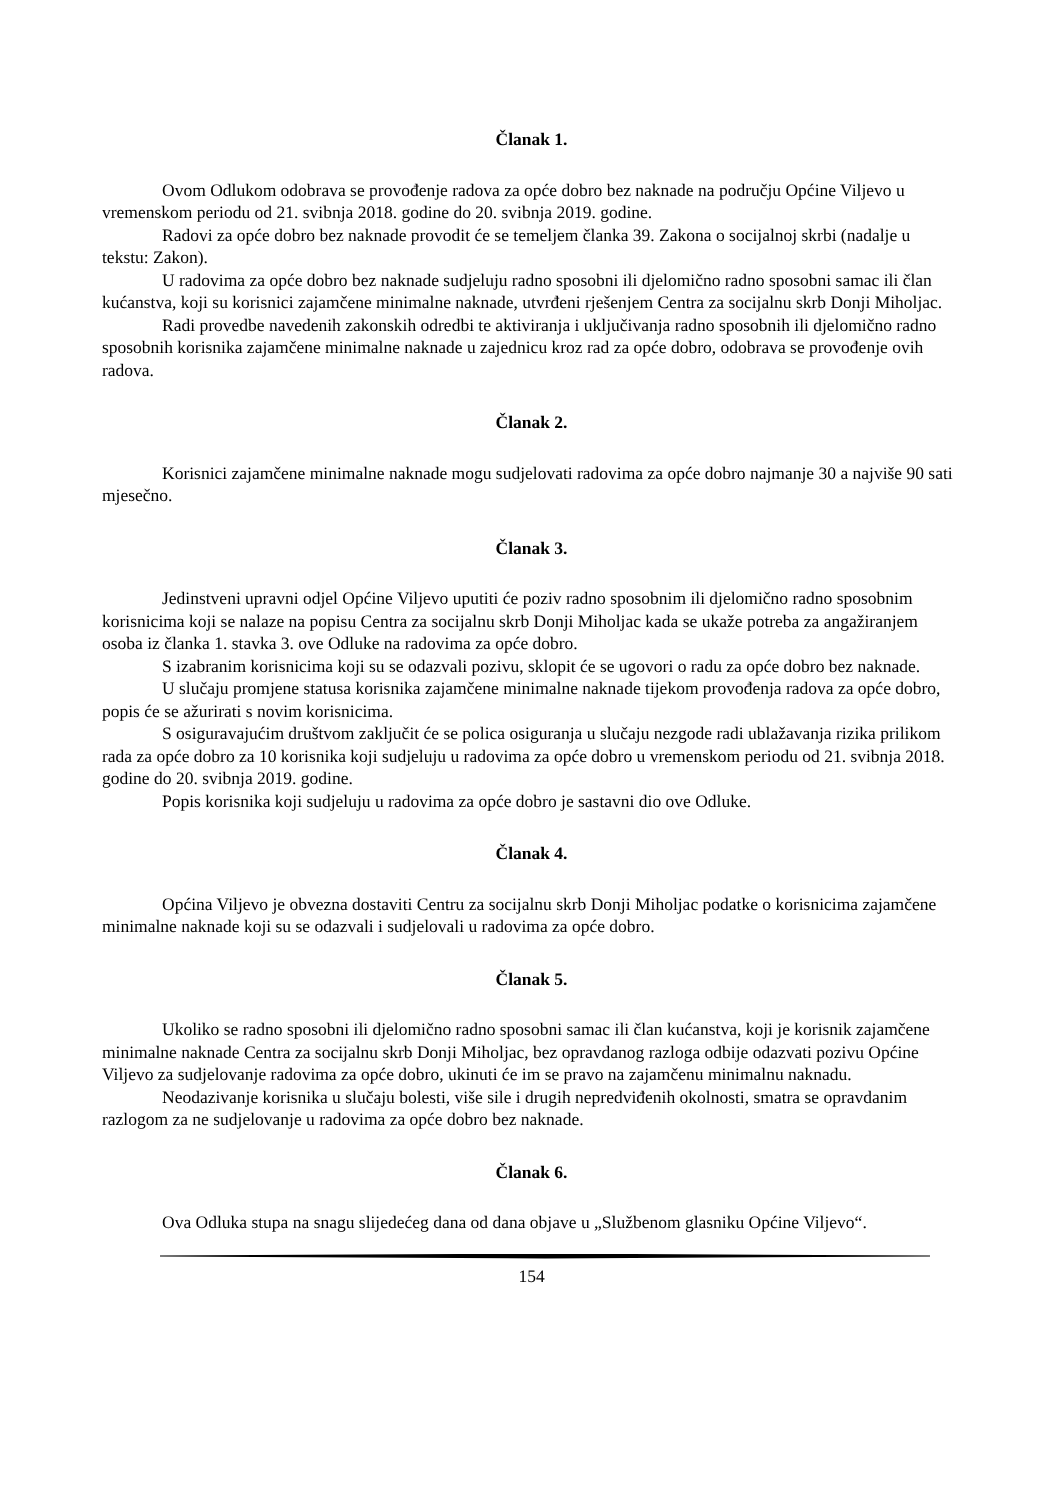Članak 1.
Ovom Odlukom odobrava se provođenje radova za opće dobro bez naknade na području Općine Viljevo u vremenskom periodu od 21. svibnja 2018. godine do 20. svibnja 2019. godine.
Radovi za opće dobro bez naknade provodit će se temeljem članka 39. Zakona o socijalnoj skrbi (nadalje u tekstu: Zakon).
U radovima za opće dobro bez naknade sudjeluju radno sposobni ili djelomično radno sposobni samac ili član kućanstva, koji su korisnici zajamčene minimalne naknade, utvrđeni rješenjem Centra za socijalnu skrb Donji Miholjac.
Radi provedbe navedenih zakonskih odredbi te aktiviranja i uključivanja radno sposobnih ili djelomično radno sposobnih korisnika zajamčene minimalne naknade u zajednicu kroz rad za opće dobro, odobrava se provođenje ovih radova.
Članak 2.
Korisnici zajamčene minimalne naknade mogu sudjelovati radovima za opće dobro najmanje 30 a najviše 90 sati mjesečno.
Članak 3.
Jedinstveni upravni odjel Općine Viljevo uputiti će poziv radno sposobnim ili djelomično radno sposobnim korisnicima koji se nalaze na popisu Centra za socijalnu skrb Donji Miholjac kada se ukaže potreba za angažiranjem osoba iz članka 1. stavka 3. ove Odluke na radovima za opće dobro.
S izabranim korisnicima koji su se odazvali pozivu, sklopit će se ugovori o radu za opće dobro bez naknade.
U slučaju promjene statusa korisnika zajamčene minimalne naknade tijekom provođenja radova za opće dobro, popis će se ažurirati s novim korisnicima.
S osiguravajućim društvom zaključit će se polica osiguranja u slučaju nezgode radi ublažavanja rizika prilikom rada za opće dobro za 10 korisnika koji sudjeluju u radovima za opće dobro u vremenskom periodu od 21. svibnja 2018. godine do 20. svibnja 2019. godine.
Popis korisnika koji sudjeluju u radovima za opće dobro je sastavni dio ove Odluke.
Članak 4.
Općina Viljevo je obvezna dostaviti Centru za socijalnu skrb Donji Miholjac podatke o korisnicima zajamčene minimalne naknade koji su se odazvali i sudjelovali u radovima za opće dobro.
Članak 5.
Ukoliko se radno sposobni ili djelomično radno sposobni samac ili član kućanstva, koji je korisnik zajamčene minimalne naknade Centra za socijalnu skrb Donji Miholjac, bez opravdanog razloga odbije odazvati pozivu Općine Viljevo za sudjelovanje radovima za opće dobro, ukinuti će im se pravo na zajamčenu minimalnu naknadu.
Neodazivanje korisnika u slučaju bolesti, više sile i drugih nepredviđenih okolnosti, smatra se opravdanim razlogom za ne sudjelovanje u radovima za opće dobro bez naknade.
Članak 6.
Ova Odluka stupa na snagu slijedećeg dana od dana objave u „Službenom glasniku Općine Viljevo“.
154